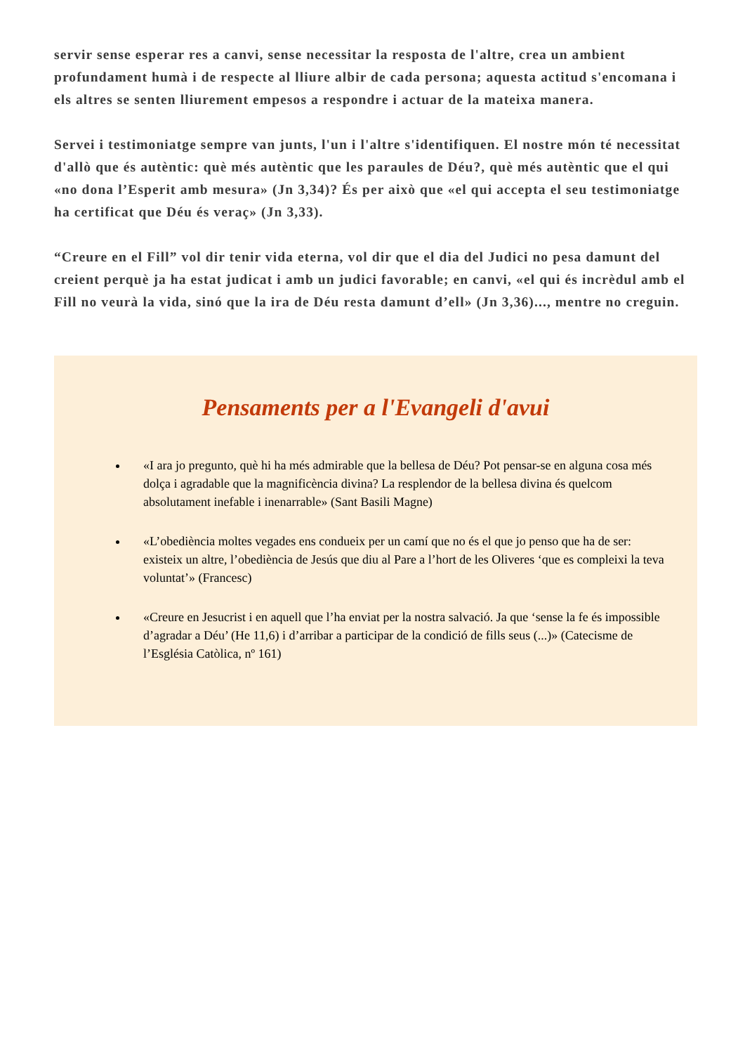servir sense esperar res a canvi, sense necessitar la resposta de l'altre, crea un ambient profundament humà i de respecte al lliure albir de cada persona; aquesta actitud s'encomana i els altres se senten lliurement empesos a respondre i actuar de la mateixa manera.
Servei i testimoniatge sempre van junts, l'un i l'altre s'identifiquen. El nostre món té necessitat d'allò que és autèntic: què més autèntic que les paraules de Déu?, què més autèntic que el qui «no dona l’Esperit amb mesura» (Jn 3,34)? És per això que «el qui accepta el seu testimoniatge ha certificat que Déu és veraç» (Jn 3,33).
“Creure en el Fill” vol dir tenir vida eterna, vol dir que el dia del Judici no pesa damunt del creient perquè ja ha estat judicat i amb un judici favorable; en canvi, «el qui és incrèdul amb el Fill no veurà la vida, sinó que la ira de Déu resta damunt d’ell» (Jn 3,36)..., mentre no creguin.
Pensaments per a l'Evangeli d'avui
«I ara jo pregunto, què hi ha més admirable que la bellesa de Déu? Pot pensar-se en alguna cosa més dolça i agradable que la magnificència divina? La resplendor de la bellesa divina és quelcom absolutament inefable i inenarrable» (Sant Basili Magne)
«L’obediència moltes vegades ens condueix per un camí que no és el que jo penso que ha de ser: existeix un altre, l’obediència de Jesús que diu al Pare a l’hort de les Oliveres ‘que es compleixi la teva voluntat’» (Francesc)
«Creure en Jesucrist i en aquell que l’ha enviat per la nostra salvació. Ja que ‘sense la fe és impossible d’agradar a Déu’ (He 11,6) i d’arribar a participar de la condició de fills seus (...)» (Catecisme de l’Església Catòlica, nº 161)